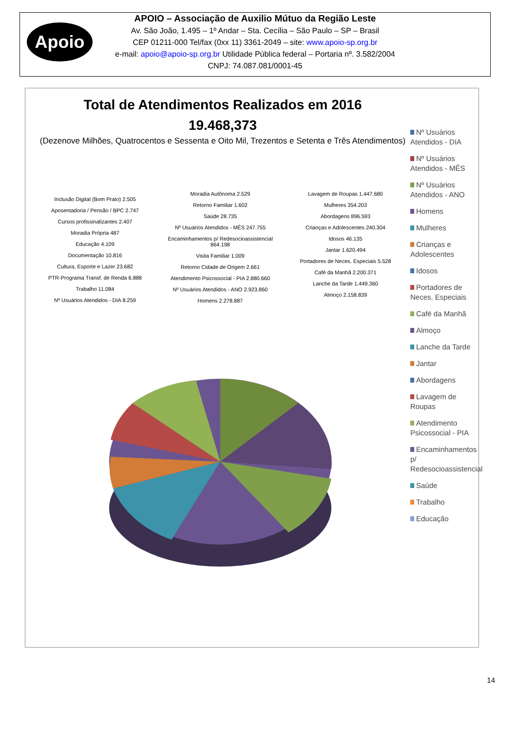Apoio
APOIO – Associação de Auxilio Mútuo da Região Leste
Av. São João, 1.495 – 1º Andar – Sta. Cecília – São Paulo – SP – Brasil
CEP 01211-000 Tel/fax (0xx 11) 3361-2049 – site: www.apoio-sp.org.br
e-mail: apoio@apoio-sp.org.br Utilidade Pública federal – Portaria nº. 3.582/2004
CNPJ: 74.087.081/0001-45
Total de Atendimentos Realizados em 2016
19.468,373
(Dezenove Milhões, Quatrocentos e Sessenta e Oito Mil, Trezentos e Setenta e Três Atendimentos)
Inclusão Digital (Bom Prato) 2.505
Aposentadoria / Pensão / BPC 2.747
Cursos profissinalizantes 2.407
Moradia Própria 487
Educação 4.109
Documentação 10.816
Cultura, Esporte e Lazer 23.682
PTR-Programa Transf. de Renda 6.888
Trabalho 11.084
Nº Usuários Atendidos - DIA 8.259
Moradia Autônoma 2.529
Retorno Familiar 1.602
Saúde 28.735
Nº Usuários Atendidos - MÊS 247.755
Encaminhamentos p/ Redesocioassistencial 864.198
Visita Familiar 1.009
Retorno Cidade de Origem 2.661
Atendimento Psicossocial - PIA 2.880.660
Nº Usuários Atendidos - ANO 2.923.860
Homens 2.278.887
Lavagem de Roupas 1.447.680
Mulheres 354.203
Abordagens 896.593
Crianças e Adolescentes 240.304
Idosos 46.135
Jantar 1.620.494
Portadores de Neces. Especiais 5.528
Café da Manhã 2.200.371
Lanche da Tarde 1.449.360
Almoço 2.158.839
Nº Usuários Atendidos - DIA
Nº Usuários Atendidos - MÊS
Nº Usuários Atendidos - ANO
Homens
Mulheres
Crianças e Adolescentes
Idosos
Portadores de Neces. Especiais
Café da Manhã
Almoço
Lanche da Tarde
Jantar
Abordagens
Lavagem de Roupas
Atendimento Psicossocial - PIA
Encaminhamentos p/ Redesocioassistencial
Saúde
Trabalho
Educação
14